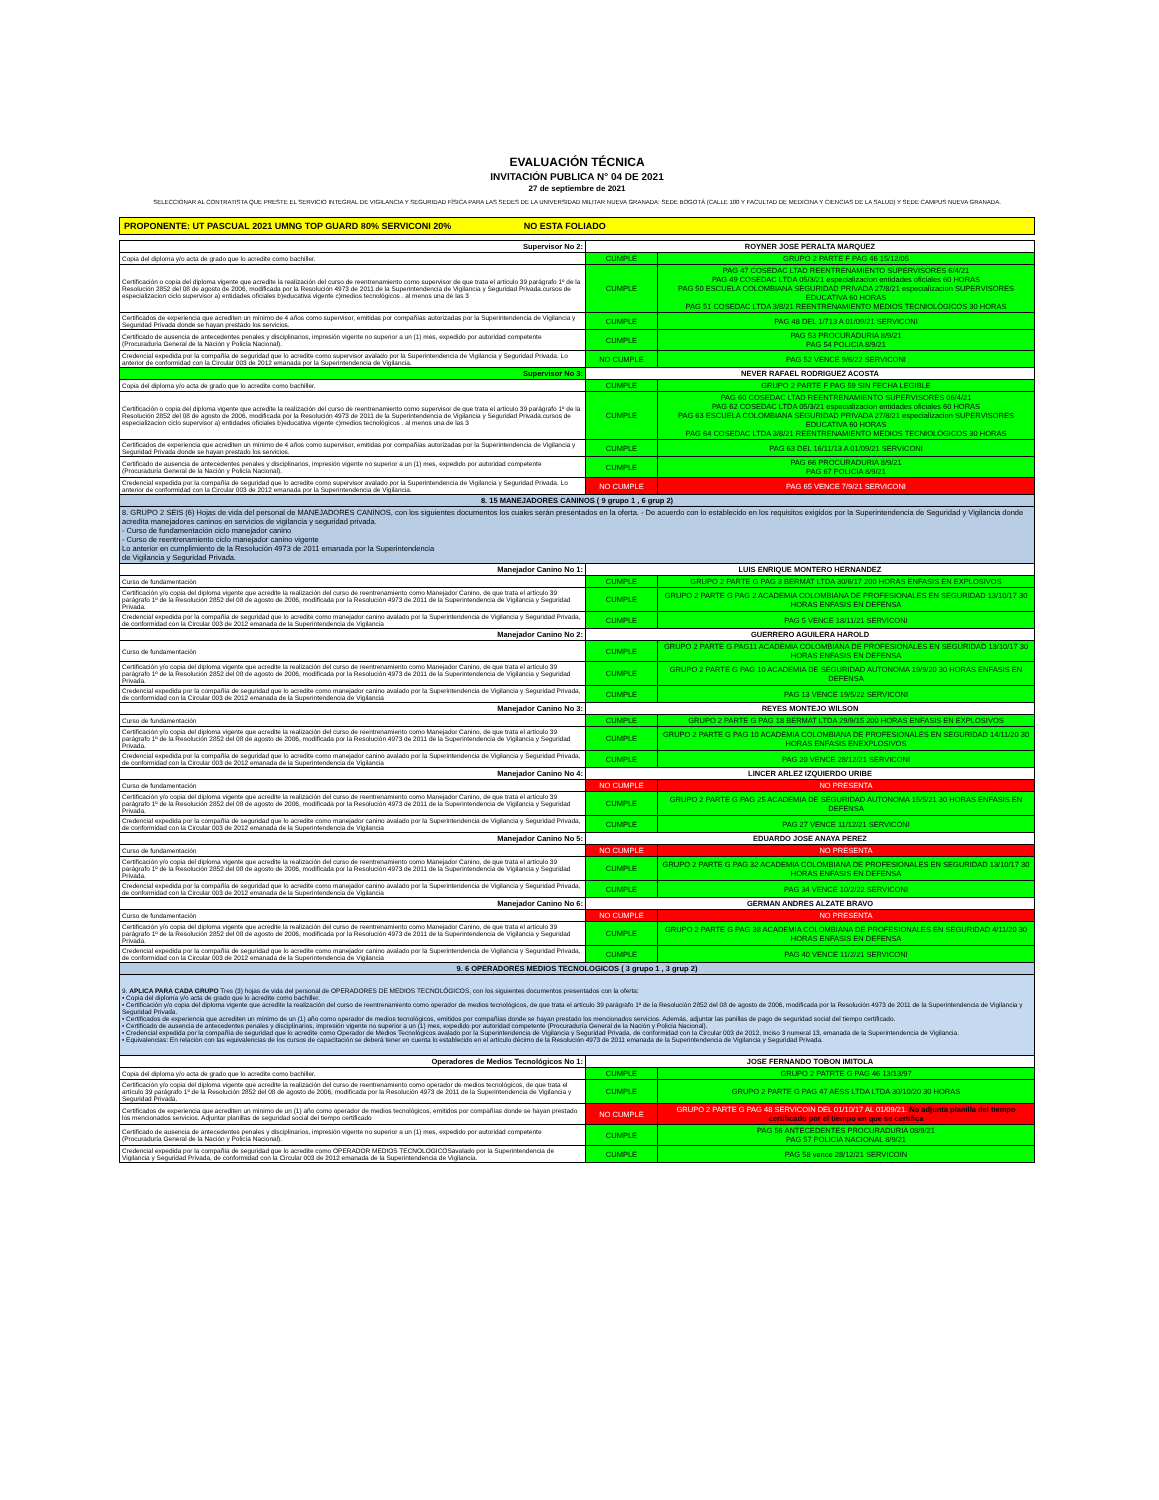EVALUACIÓN TÉCNICA
INVITACIÓN PUBLICA N° 04 DE 2021
27 de septiembre de 2021
SELECCIONAR AL CONTRATISTA QUE PRESTE EL SERVICIO INTEGRAL DE VIGILANCIA Y SEGURIDAD FÍSICA PARA LAS SEDES DE LA UNIVERSIDAD MILITAR NUEVA GRANADA: SEDE BOGOTÁ (CALLE 100 Y FACULTAD DE MEDICINA Y CIENCIAS DE LA SALUD) Y SEDE CAMPUS NUEVA GRANADA.
PROPONENTE: UT PASCUAL 2021 UMNG TOP GUARD 80% SERVICONI 20% NO ESTA FOLIADO
| Supervisor No 2: | ROYNER JOSE PERALTA MARQUEZ | |
| Copia del diploma y/o acta de grado que lo acredite como bachiller. | CUMPLE | GRUPO 2 PARTE F PAG 46 15/12/05 |
| Certificación o copia del diploma vigente que acredite la realización del curso de reentrenamiento como supervisor de que trata el artículo 39 parágrafo 1º de la Resolución 2852 del 08 de agosto de 2006, modificada por la Resolución 4973 de 2011 de la Superintendencia de Vigilancia y Seguridad Privada.cursos de especializacion ciclo supervisor a) entidades oficiales b)educativa vigente c)medios tecnológicos . al menos una de las 3 | CUMPLE | PAG 47 COSEDAC LTAD REENTRENAMIENTO SUPERVISORES 6/4/21 PAG 49 COSEDAC LTDA 05/3/21 especializacion entidades oficiales 60 HORAS PAG 50 ESCUELA COLOMBIANA SEGURIDAD PRIVADA 27/8/21 especializacion SUPERVISORES EDUCATIVA 60 HORAS PAG 51 COSEDAC LTDA 3/8/21 REENTRENAMIENTO MEDIOS TECNIOLÓGICOS 30 HORAS |
| Certificados de experiencia que acrediten un mínimo de 4 años como supervisor, emitidas por compañías autorizadas por la Superintendencia de Vigilancia y Seguridad Privada donde se hayan prestado los servicios. | CUMPLE | PAG 48 DEL 1/713 A 01/09/21 SERVICONI |
| Certificado de ausencia de antecedentes penales y disciplinarios, impresión vigente no superior a un (1) mes, expedido por autoridad competente (Procuraduría General de la Nación y Policía Nacional). | CUMPLE | PAG 53 PROCURADURIA 8/9/21 PAG 54 POLICIA 8/9/21 |
| Credencial expedida por la compañía de seguridad que lo acredite como supervisor avalado por la Superintendencia de Vigilancia y Seguridad Privada. Lo anterior de conformidad con la Circular 003 de 2012 emanada por la Superintendencia de Vigilancia. | NO CUMPLE | PAG 52 VENCE 9/6/22 SERVICONI |
| Supervisor No 3: | NEVER RAFAEL RODRIGUEZ ACOSTA | |
| Copia del diploma y/o acta de grado que lo acredite como bachiller. | CUMPLE | GRUPO 2 PARTE F PAG 59 SIN FECHA LEGIBLE |
| Certificación o copia del diploma vigente que acredite la realización del curso de reentrenamiento como supervisor de que trata el artículo 39 parágrafo 1º de la Resolución 2852 del 08 de agosto de 2006, modificada por la Resolución 4973 de 2011 de la Superintendencia de Vigilancia y Seguridad Privada.cursos de especializacion ciclo supervisor a) entidades oficiales b)educativa vigente c)medios tecnológicos . al menos una de las 3 | CUMPLE | PAG 60 COSEDAC LTAD REENTRENAMIENTO SUPERVISORES 06/4/21 PAG 62 COSEDAC LTDA 05/3/21 especializacion entidades oficiales 60 HORAS PAG 63 ESCUELA COLOMBIANA SEGURIDAD PRIVADA 27/8/21 especializacion SUPERVISORES EDUCATIVA 60 HORAS PAG 64 COSEDAC LTDA 3/8/21 REENTRENAMIENTO MEDIOS TECNIOLÓGICOS 30 HORAS |
| Certificados de experiencia que acrediten un mínimo de 4 años como supervisor, emitidas por compañías autorizadas por la Superintendencia de Vigilancia y Seguridad Privada donde se hayan prestado los servicios. | CUMPLE | PAG 63 DEL 16/11/13 A 01/09/21 SERVICONI |
| Certificado de ausencia de antecedentes penales y disciplinarios, impresión vigente no superior a un (1) mes, expedido por autoridad competente (Procuraduría General de la Nación y Policía Nacional). | CUMPLE | PAG 66 PROCURADURIA 8/9/21 PAG 67 POLICIA 8/9/21 |
| Credencial expedida por la compañía de seguridad que lo acredite como supervisor avalado por la Superintendencia de Vigilancia y Seguridad Privada. Lo anterior de conformidad con la Circular 003 de 2012 emanada por la Superintendencia de Vigilancia. | NO CUMPLE | PAG 65 VENCE 7/9/21 SERVICONI |
| 8. 15 MANEJADORES CANINOS ( 9 grupo 1 , 6 grup 2) | | |
| 8. GRUPO 2 SEIS (6) Hojas de vida del personal de MANEJADORES CANINOS, con los siguientes documentos los cuales serán presentados en la oferta. - De acuerdo con lo establecido en los requisitos exigidos por la Superintendencia de Seguridad y Vigilancia donde acredita manejadores caninos en servicios de vigilancia y seguridad privada. - Curso de fundamentación ciclo manejador canino - Curso de reentrenamiento ciclo manejador canino vigente Lo anterior en cumplimiento de la Resolución 4973 de 2011 emanada por la Superintendencia de Vigilancia y Seguridad Privada. | | |
| Manejador Canino No 1: | LUIS ENRIQUE MONTERO HERNANDEZ | |
| Curso de fundamentación | CUMPLE | GRUPO 2 PARTE G PAG 3 BERMAT LTDA 30/6/17 200 HORAS ENFASIS EN EXPLOSIVOS |
| Certificación y/o copia del diploma vigente que acredite la realización del curso de reentrenamiento como Manejador Canino, de que trata el artículo 39 parágrafo 1º de la Resolución 2852 del 08 de agosto de 2006, modificada por la Resolución 4973 de 2011 de la Superintendencia de Vigilancia y Seguridad Privada. | CUMPLE | GRUPO 2 PARTE G PAG 2 ACADEMIA COLOMBIANA DE PROFESIONALES EN SEGURIDAD 13/10/17 30 HORAS ENFASIS EN DEFENSA |
| Credencial expedida por la compañía de seguridad que lo acredite como manejador canino avalado por la Superintendencia de Vigilancia y Seguridad Privada, de conformidad con la Circular 003 de 2012 emanada de la Superintendencia de Vigilancia | CUMPLE | PAG 5 VENCE 18/11/21 SERVICONI |
| Manejador Canino No 2: | GUERRERO AGUILERA HAROLD | |
| Curso de fundamentación | CUMPLE | GRUPO 2 PARTE G PAG11 ACADEMIA COLOMBIANA DE PROFESIONALES EN SEGURIDAD 13/10/17 30 HORAS ENFASIS EN DEFENSA |
| Certificación y/o copia del diploma vigente que acredite la realización del curso de reentrenamiento como Manejador Canino, de que trata el artículo 39 parágrafo 1º de la Resolución 2852 del 08 de agosto de 2006, modificada por la Resolución 4973 de 2011 de la Superintendencia de Vigilancia y Seguridad Privada. | CUMPLE | GRUPO 2 PARTE G PAG 10 ACADEMIA DE SEGURIDAD AUTONOMA 19/9/20 30 HORAS ENFASIS EN DEFENSA |
| Credencial expedida por la compañía de seguridad que lo acredite como manejador canino avalado por la Superintendencia de Vigilancia y Seguridad Privada, de conformidad con la Circular 003 de 2012 emanada de la Superintendencia de Vigilancia | CUMPLE | PAG 13 VENCE 19/5/22 SERVICONI |
| Manejador Canino No 3: | REYES MONTEJO WILSON | |
| Curso de fundamentación | CUMPLE | GRUPO 2 PARTE G PAG 18 BERMAT LTDA 29/9/15 200 HORAS ENFASIS EN EXPLOSIVOS |
| Certificación y/o copia del diploma vigente que acredite la realización del curso de reentrenamiento como Manejador Canino, de que trata el artículo 39 parágrafo 1º de la Resolución 2852 del 08 de agosto de 2006, modificada por la Resolución 4973 de 2011 de la Superintendencia de Vigilancia y Seguridad Privada. | CUMPLE | GRUPO 2 PARTE G PAG 10 ACADEMIA COLOMBIANA DE PROFESIONALES EN SEGURIDAD 14/11/20 30 HORAS ENFASIS ENEXPLOSIVOS |
| Credencial expedida por la compañía de seguridad que lo acredite como manejador canino avalado por la Superintendencia de Vigilancia y Seguridad Privada, de conformidad con la Circular 003 de 2012 emanada de la Superintendencia de Vigilancia | CUMPLE | PAG 20 VENCE 28/12/21 SERVICONI |
| Manejador Canino No 4: | LINCER ARLEZ IZQUIERDO URIBE | |
| Curso de fundamentación | NO CUMPLE | NO PRESENTA |
| Certificación y/o copia del diploma vigente que acredite la realización del curso de reentrenamiento como Manejador Canino, de que trata el artículo 39 parágrafo 1º de la Resolución 2852 del 08 de agosto de 2006, modificada por la Resolución 4973 de 2011 de la Superintendencia de Vigilancia y Seguridad Privada. | CUMPLE | GRUPO 2 PARTE G PAG 25 ACADEMIA DE SEGURIDAD AUTONOMA 15/5/21 30 HORAS ENFASIS EN DEFENSA |
| Credencial expedida por la compañía de seguridad que lo acredite como manejador canino avalado por la Superintendencia de Vigilancia y Seguridad Privada, de conformidad con la Circular 003 de 2012 emanada de la Superintendencia de Vigilancia | CUMPLE | PAG 27 VENCE 11/12/21 SERVICONI |
| Manejador Canino No 5: | EDUARDO JOSE ANAYA PEREZ | |
| Curso de fundamentación | NO CUMPLE | NO PRESENTA |
| Certificación y/o copia del diploma vigente que acredite la realización del curso de reentrenamiento como Manejador Canino, de que trata el artículo 39 parágrafo 1º de la Resolución 2852 del 08 de agosto de 2006, modificada por la Resolución 4973 de 2011 de la Superintendencia de Vigilancia y Seguridad Privada. | CUMPLE | GRUPO 2 PARTE G PAG 32 ACADEMIA COLOMBIANA DE PROFESIONALES EN SEGURIDAD 13/10/17 30 HORAS ENFASIS EN DEFENSA |
| Credencial expedida por la compañía de seguridad que lo acredite como manejador canino avalado por la Superintendencia de Vigilancia y Seguridad Privada, de conformidad con la Circular 003 de 2012 emanada de la Superintendencia de Vigilancia | CUMPLE | PAG 34 VENCE 10/2/22 SERVICONI |
| Manejador Canino No 6: | GERMAN ANDRES ALZATE BRAVO | |
| Curso de fundamentación | NO CUMPLE | NO PRESENTA |
| Certificación y/o copia del diploma vigente que acredite la realización del curso de reentrenamiento como Manejador Canino, de que trata el artículo 39 parágrafo 1º de la Resolución 2852 del 08 de agosto de 2006, modificada por la Resolución 4973 de 2011 de la Superintendencia de Vigilancia y Seguridad Privada. | CUMPLE | GRUPO 2 PARTE G PAG 38 ACADEMIA COLOMBIANA DE PROFESIONALES EN SEGURIDAD 4/11/20 30 HORAS ENFASIS EN DEFENSA |
| Credencial expedida por la compañía de seguridad que lo acredite como manejador canino avalado por la Superintendencia de Vigilancia y Seguridad Privada, de conformidad con la Circular 003 de 2012 emanada de la Superintendencia de Vigilancia | CUMPLE | PAG 40 VENCE 11/2/21 SERVICONI |
| 9. 6 OPERADORES MEDIOS TECNOLOGICOS ( 3 grupo 1 , 3 grup 2) | | |
| 9. APLICA PARA CADA GRUPO Tres (3) hojas de vida del personal de OPERADORES DE MEDIOS TECNOLÓGICOS, con los siguientes documentos presentados con la oferta: • Copia del diploma y/o acta de grado que lo acredite como bachiller. • Certificación y/o copia del diploma vigente que acredite la realización del curso de reentrenamiento como operador de medios tecnológicos, de que trata el artículo 39 parágrafo 1º de la Resolución 2852 del 08 de agosto de 2006, modificada por la Resolución 4973 de 2011 de la Superintendencia de Vigilancia y Seguridad Privada. • Certificados de experiencia que acrediten un mínimo de un (1) año como operador de medios tecnológicos, emitidos por compañías donde se hayan prestado los mencionados servicios. Además, adjuntar las panillas de pago de seguridad social del tiempo certificado. • Certificado de ausencia de antecedentes penales y disciplinarios, impresión vigente no superior a un (1) mes, expedido por autoridad competente (Procuraduría General de la Nación y Policía Nacional). • Credencial expedida por la compañía de seguridad que lo acredite como Operador de Medios Tecnológicos avalado por la Superintendencia de Vigilancia y Seguridad Privada, de conformidad con la Circular 003 de 2012, Inciso 3 numeral 13, emanada de la Superintendencia de Vigilancia. • Equivalencias: En relación con las equivalencias de los cursos de capacitación se deberá tener en cuenta lo establecido en el artículo décimo de la Resolución 4973 de 2011 emanada de la Superintendencia de Vigilancia y Seguridad Privada. | | |
| Operadores de Medios Tecnológicos No 1: | JOSE FERNANDO TOBON IMITOLA | |
| Copia del diploma y/o acta de grado que lo acredite como bachiller. | CUMPLE | GRUPO 2 PATRTE G PAG 46 13/13/97 |
| Certificación y/o copia del diploma vigente que acredite la realización del curso de reentrenamiento como operador de medios tecnológicos, de que trata el artículo 39 parágrafo 1º de la Resolución 2852 del 08 de agosto de 2006, modificada por la Resolución 4973 de 2011 de la Superintendencia de Vigilancia y Seguridad Privada. | CUMPLE | GRUPO 2 PARTE G PAG 47 AESS LTDA LTDA 30/10/20 30 HORAS |
| Certificados de experiencia que acrediten un mínimo de un (1) año como operador de medios tecnológicos, emitidos por compañías donde se hayan prestado los mencionados servicios. Adjuntar planillas de seguridad social del tiempo certificado | NO CUMPLE | GRUPO 2 PARTE G PAG 48 SERVICOIN DEL 01/10/17 AL 01/09/21. No adjunta planilla del tiempo certificado por el tiempo en que se certifica |
| Certificado de ausencia de antecedentes penales y disciplinarios, impresión vigente no superior a un (1) mes, expedido por autoridad competente (Procuraduría General de la Nación y Policía Nacional). | CUMPLE | PAG 56 ANTECEDENTES PROCURADURIA 08/9/21 PAG 57 POLICIA NACIONAL 8/9/21 |
| Credencial expedida por la compañía de seguridad que lo acredite como OPERADOR MEDIOS TECNOLOGICOSavalado por la Superintendencia de Vigilancia y Seguridad Privada, de conformidad con la Circular 003 de 2012 emanada de la Superintendencia de Vigilancia. | CUMPLE | PAG 58 vence 28/12/21 SERVICOIN |